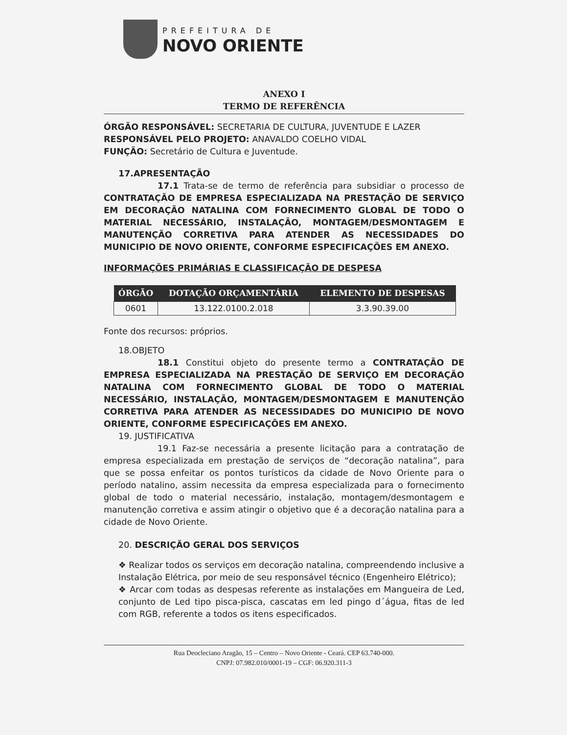PREFEITURA DE
NOVO ORIENTE
ANEXO I
TERMO DE REFERÊNCIA
ÓRGÃO RESPONSÁVEL: SECRETARIA DE CULTURA, JUVENTUDE E LAZER
RESPONSÁVEL PELO PROJETO: ANAVALDO COELHO VIDAL
FUNÇÃO: Secretário de Cultura e Juventude.
17.APRESENTAÇÃO
17.1 Trata-se de termo de referência para subsidiar o processo de CONTRATAÇÃO DE EMPRESA ESPECIALIZADA NA PRESTAÇÃO DE SERVIÇO EM DECORAÇÃO NATALINA COM FORNECIMENTO GLOBAL DE TODO O MATERIAL NECESSÁRIO, INSTALAÇÃO, MONTAGEM/DESMONTAGEM E MANUTENÇÃO CORRETIVA PARA ATENDER AS NECESSIDADES DO MUNICIPIO DE NOVO ORIENTE, CONFORME ESPECIFICAÇÕES EM ANEXO.
INFORMAÇÕES PRIMÁRIAS E CLASSIFICAÇÃO DE DESPESA
| ÓRGÃO | DOTAÇÃO ORÇAMENTÁRIA | ELEMENTO DE DESPESAS |
| --- | --- | --- |
| 0601 | 13.122.0100.2.018 | 3.3.90.39.00 |
Fonte dos recursos: próprios.
18.OBJETO
18.1 Constitui objeto do presente termo a CONTRATAÇÃO DE EMPRESA ESPECIALIZADA NA PRESTAÇÃO DE SERVIÇO EM DECORAÇÃO NATALINA COM FORNECIMENTO GLOBAL DE TODO O MATERIAL NECESSÁRIO, INSTALAÇÃO, MONTAGEM/DESMONTAGEM E MANUTENÇÃO CORRETIVA PARA ATENDER AS NECESSIDADES DO MUNICIPIO DE NOVO ORIENTE, CONFORME ESPECIFICAÇÕES EM ANEXO.
19. JUSTIFICATIVA
19.1 Faz-se necessária a presente licitação para a contratação de empresa especializada em prestação de serviços de “decoração natalina”, para que se possa enfeitar os pontos turísticos da cidade de Novo Oriente para o período natalino, assim necessita da empresa especializada para o fornecimento global de todo o material necessário, instalação, montagem/desmontagem e manutenção corretiva e assim atingir o objetivo que é a decoração natalina para a cidade de Novo Oriente.
20. DESCRIÇÃO GERAL DOS SERVIÇOS
❖ Realizar todos os serviços em decoração natalina, compreendendo inclusive a Instalação Elétrica, por meio de seu responsável técnico (Engenheiro Elétrico);
❖ Arcar com todas as despesas referente as instalações em Mangueira de Led, conjunto de Led tipo pisca-pisca, cascatas em led pingo d´água, fitas de led com RGB, referente a todos os itens especificados.
Rua Deocleciano Aragão, 15 – Centro – Novo Oriente - Ceará. CEP 63.740-000.
CNPJ: 07.982.010/0001-19 – CGF: 06.920.311-3